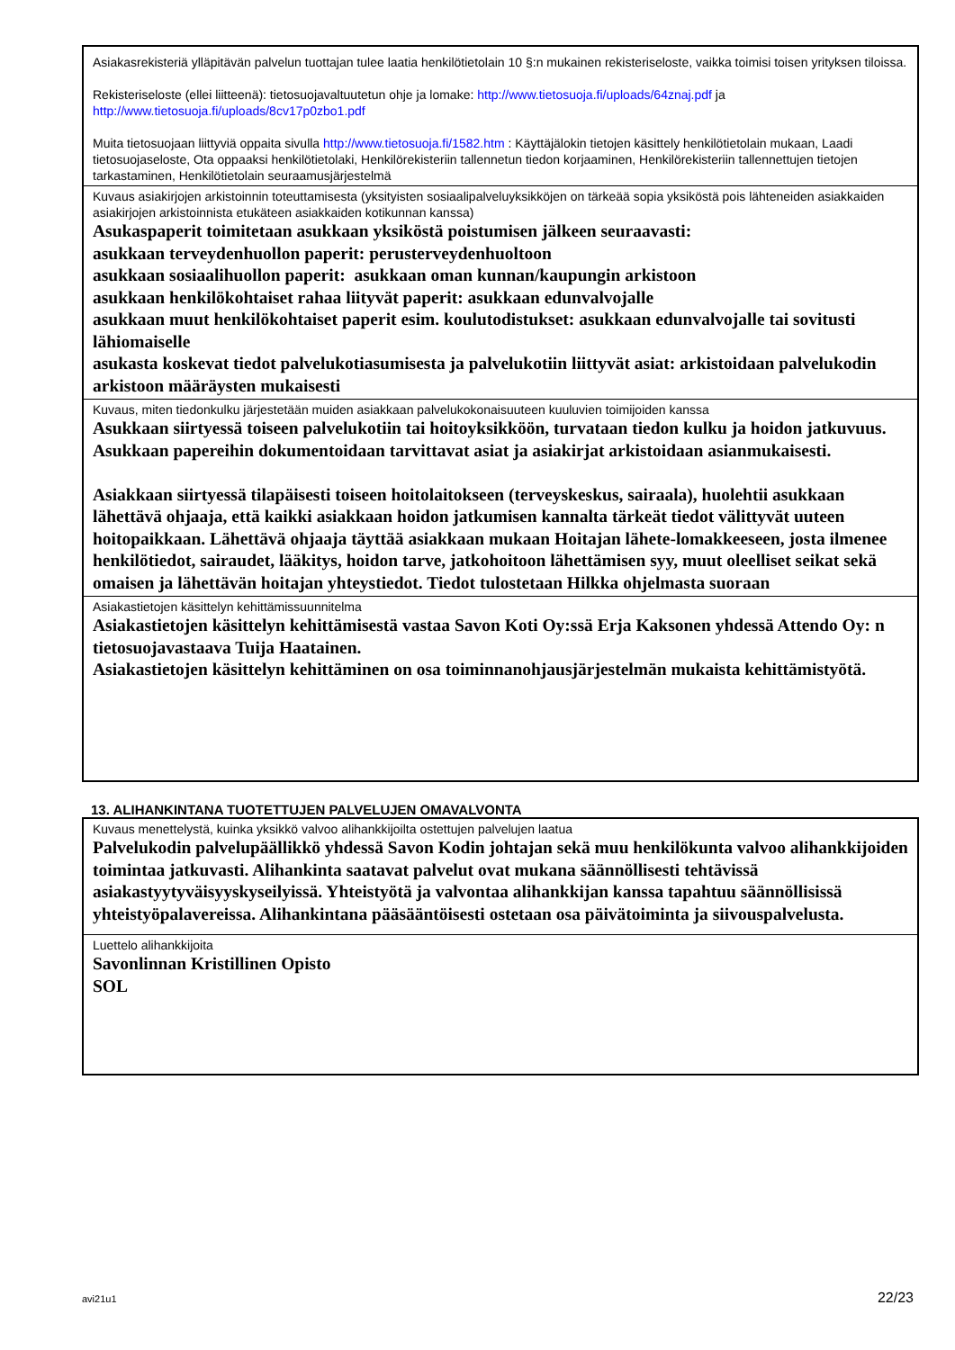| Asiakasrekisteriä ylläpitävän palvelun tuottajan tulee laatia henkilötietolain 10 §:n mukainen rekisteriseloste, vaikka toimisi toisen yrityksen tiloissa. Rekisteriseloste (ellei liitteenä): tietosuojavaltuutetun ohje ja lomake: http://www.tietosuoja.fi/uploads/64znaj.pdf ja http://www.tietosuoja.fi/uploads/8cv17p0zbo1.pdf Muita tietosuojaan liittyviä oppaita sivulla http://www.tietosuoja.fi/1582.htm : Käyttäjälokin tietojen käsittely henkilötietolain mukaan, Laadi tietosuojaseloste, Ota oppaaksi henkilötietolaki, Henkilörekisteriin tallennetun tiedon korjaaminen, Henkilörekisteriin tallennettujen tietojen tarkastaminen, Henkilötietolain seuraamusjärjestelmä |
| Kuvaus asiakirjojen arkistoinnin toteuttamisesta (yksityisten sosiaalipalveluyksikköjen on tärkeää sopia yksiköstä pois lähteneiden asiakkaiden asiakirjojen arkistoinnista etukäteen asiakkaiden kotikunnan kanssa) Asukaspaperit toimitetaan asukkaan yksiköstä poistumisen jälkeen seuraavasti: asukkaan terveydenhuollon paperit: perusterveydenhuoltoon asukkaan sosiaalihuollon paperit: asukkaan oman kunnan/kaupungin arkistoon asukkaan henkilökohtaiset rahaa liityvät paperit: asukkaan edunvalvojalle asukkaan muut henkilökohtaiset paperit esim. koulutodistukset: asukkaan edunvalvojalle tai sovitusti lähiomaiselle asukasta koskevat tiedot palvelukotiasumisesta ja palvelukotiin liittyvät asiat: arkistoidaan palvelukodin arkistoon määräysten mukaisesti |
| Kuvaus, miten tiedonkulku järjestetään muiden asiakkaan palvelukokonaisuuteen kuuluvien toimijoiden kanssa Asukkaan siirtyessä toiseen palvelukotiin tai hoitoyksikköön, turvataan tiedon kulku ja hoidon jatkuvuus. Asukkaan papereihin dokumentoidaan tarvittavat asiat ja asiakirjat arkistoidaan asianmukaisesti. Asiakkaan siirtyessä tilapäisesti toiseen hoitolaitokseen (terveyskeskus, sairaala), huolehtii asukkaan lähettävä ohjaaja, että kaikki asiakkaan hoidon jatkumisen kannalta tärkeät tiedot välittyvät uuteen hoitopaikkaan. Lähettävä ohjaaja täyttää asiakkaan mukaan Hoitajan lähete-lomakkeeseen, josta ilmenee henkilötiedot, sairaudet, lääkitys, hoidon tarve, jatkohoitoon lähettämisen syy, muut oleelliset seikat sekä omaisen ja lähettävän hoitajan yhteystiedot. Tiedot tulostetaan Hilkka ohjelmasta suoraan |
| Asiakastietojen käsittelyn kehittämissuunnitelma Asiakastietojen käsittelyn kehittämisestä vastaa Savon Koti Oy:ssä Erja Kaksonen yhdessä Attendo Oy: n tietosuojavastaava Tuija Haatainen. Asiakastietojen käsittelyn kehittäminen on osa toiminnanohjausjärjestelmän mukaista kehittämistyötä. |
13. ALIHANKINTANA TUOTETTUJEN PALVELUJEN OMAVALVONTA
| Kuvaus menettelystä, kuinka yksikkö valvoo alihankkijoilta ostettujen palvelujen laatua Palvelukodin palvelupäällikkö yhdessä Savon Kodin johtajan sekä muu henkilökunta valvoo alihankkijoiden toimintaa jatkuvasti. Alihankinta saatavat palvelut ovat mukana säännöllisesti tehtävissä asiakastyytyväisyyskyseilyissä. Yhteistyötä ja valvontaa alihankkijan kanssa tapahtuu säännöllisissä yhteistyöpalavereissa. Alihankintana pääsääntöisesti ostetaan osa päivätoiminta ja siivouspalvelusta. |
| Luettelo alihankkijoita Savonlinnan Kristillinen Opisto SOL |
avi21u1 22/23